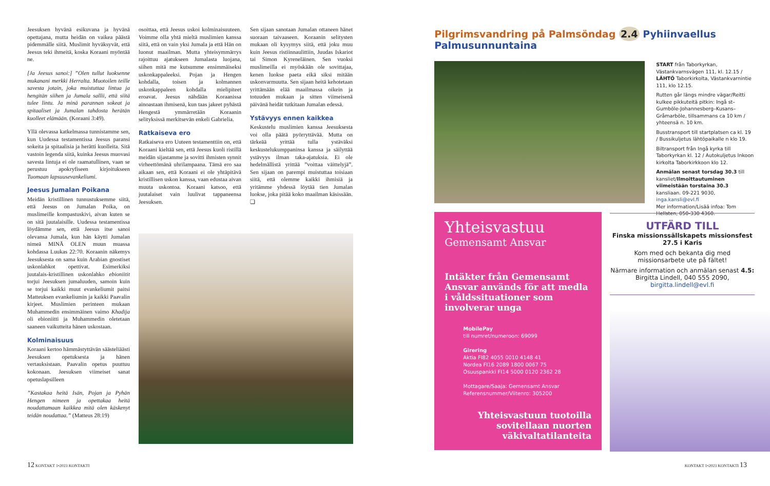Jeesuksen hyvänä esikuvana ja hyvänä opettajana, mutta heidän on vaikea päästä pidemmälle siitä. Muslimit hyväksyvät, että Jeesus teki ihmeitä, koska Koraani myöntää ne.
[Ja Jeesus sanoi:] ”Olen tullut luoksenne mukanani merkki Herralta. Muotoilen teille savesta jotain, joka muistuttaa lintua ja hengitän siihen ja Jumala sallii, että siitä tulee lintu. Ja minä parannan sokeat ja spitaaliset ja Jumalan tahdosta herätän kuolleet elämään. (Koraani 3:49).
Yllä olevassa katkelmassa tunnistamme sen, kun Uudessa testamentissa Jeesus paransi sokeita ja spitaalisia ja herätti kuolleita. Sitä vastoin legenda siitä, kuinka Jeesus muovasi savesta lintuja ei ole raamatullinen, vaan se perustuu apokryfiseen kirjoitukseen Tuomaan lapsuusevankeliumi.
Jeesus Jumalan Poikana
Meidän kristillinen tunnustuksemme siitä, että Jeesus on Jumalan Poika, on muslimeille kompastuskivi, aivan kuten se on sitä juutalaisille. Uudessa testamentissa löydämme sen, että Jeesus itse sanoi olevansa Jumala, kun hän käytti Jumalan nimeä MINÄ OLEN muun muassa kohdassa Luukas 22:70. Koraanin näkemys Jeesuksesta on sama kuin Arabian gnostiset uskonlahkot opettivat. Esimerkiksi juutalais-kristillinen uskonlahko ebioniitit torjui Jeesuksen jumaluuden, samoin kuin se torjui kaikki muut evankeliumit paitsi Matteuksen evankeliumin ja kaikki Paavalin kirjeet. Muslimien perinteen mukaan Muhammedin ensimmäinen vaimo Khadija oli ebioniitti ja Muhammedin oletetaan saaneen vaikutteita hänen uskostaan.
Kolminaisuus
Koraani kertoo hämmästyttävän säästeliäästi Jeesuksen opetuksesta ja hänen vertauksistaan. Paavalin opetus puuttuu kokonaan. Jeesuksen viimeiset sanat opetuslapsilleen
”Kastakaa heitä Isän, Pojan ja Pyhän Hengen nimeen ja opettakaa heitä noudattamaan kaikkea mitä olen käskenyt teidän noudattaa.” (Matteus 28:19)
osoittaa, että Jeesus uskoi kolminaisuuteen. Voimme olla yhtä mieltä muslimien kanssa siitä, että on vain yksi Jumala ja että Hän on luonut maailman. Mutta yhteisymmärrys rajoittuu ajatukseen Jumalasta luojana, siihen mitä me kutsumme ensimmäiseksi uskonkappaleeksi. Pojan ja Hengen kohdalla, toisen ja kolmannen uskonkappaleen kohdalla mielipiteet eroavat. Jeesus nähdään Koraanissa ainoastaan ihmisenä, kun taas jakeet pyhästä Hengestä ymmärretään Koraanin selityksissä merkitsevän enkeli Gabrielia.
Ratkaiseva ero
Ratkaiseva ero Uuteen testamenttiin on, että Koraani kieltää sen, että Jeesus kuoli ristillä meidän sijastamme ja sovitti ihmisten synnit virheettömänä uhrilampaana. Tämä ero saa aikaan sen, että Koraani ei ole yhtäpitävä kristillisen uskon kanssa, vaan edustaa aivan muuta uskontoa. Koraani katsoo, että juutalaiset vain luulivat tappaneensa Jeesuksen.
Sen sijaan sanotaan Jumalan ottaneen hänet suoraan taivaaseen. Koraanin selitysten mukaan oli kysymys siitä, että joku muu kuin Jeesus ristiinnaulittiin, Juudas Iskariot tai Simon Kyreneläinen. Sen vuoksi muslimeilla ei myöskään ole sovittajaa, kenen luokse paeta eikä siksi mitään uskonvarmuutta. Sen sijaan heitä kehotetaan yrittämään elää maailmassa oikein ja totuuden mukaan ja sitten viimeisenä päivänä heidät tutkitaan Jumalan edessä.
Ystävyys ennen kaikkea
Keskustelu muslimien kanssa Jeesuksesta voi olla päätä pyörryttävää. Mutta on tärkeää yrittää tulla ystäväksi keskustelukumppaninsa kanssa ja säilyttää ystävyys ilman taka-ajatuksia. Ei ole hedelmällistä yrittää ”voittaa väittelyjä”. Sen sijaan on parempi muistuttaa toisiaan siitä, että olemme kaikki ihmisiä ja yritämme yhdessä löytää tien Jumalan luokse, joka pitää koko maailman käsissään. ❏
12 KONTAKT 1•2023 KONTAKTI
Pilgrimsvandring på Palmsöndag 2.4 Pyhiinvaellus Palmusunnuntaina
START från Taborkyrkan, Västankvarnsvägen 111, kl. 12.15 / LÄHTÖ Taborkirkolta, Västankvarnintie 111, klo 12.15.
Rutten går längs mindre vägar/Reitti kulkee pikkuteitä pitkin: Ingå st–Gumböle-Johannesberg–Kusans–Gråmarböle, tillsammans ca 10 km / yhteensä n. 10 km.
Busstransport till startplatsen ca kl. 19 / Bussikuljetus lähtöpaikalle n klo 19.
Biltransport från Ingå kyrka till Taborkyrkan kl. 12 / Autokuljetus Inkoon kirkolta Taborkirkkoon klo 12.
Anmälan senast torsdag 30.3 till kansliet/Ilmoittautuminen viimeistään torstaina 30.3 kansliaan. 09-221 9030, inga.kansli@evl.fi
Mer information/Lisää infoa: Tom Hellsten, 050-330 4360.
Yhteisvastuu
Gemensamt Ansvar
Intäkter från Gemensamt Ansvar används för att medla i våldssituationer som involverar unga
MobilePay
till numret/numeroon: 69099
Girering
Aktia FI82 4055 0010 4148 41
Nordea FI16 2089 1800 0067 75
Osuuspankki FI14 5000 0120 2362 28
Mottagare/Saaja: Gemensamt Ansvar
Referensnummer/Viitenro: 305200
Yhteisvastuun tuotoilla sovitellaan nuorten väkivaltatilanteita
UTFÄRD TILL
Finska missionssällskapets missionsfest
27.5 i Karis
Kom med och bekanta dig med missionsarbete ute på fältet!
Närmare information och anmälan senast 4.5: Birgitta Lindell, 040 555 2090, birgitta.lindell@evl.fi
KONTAKT 1•2023 KONTAKTI 13